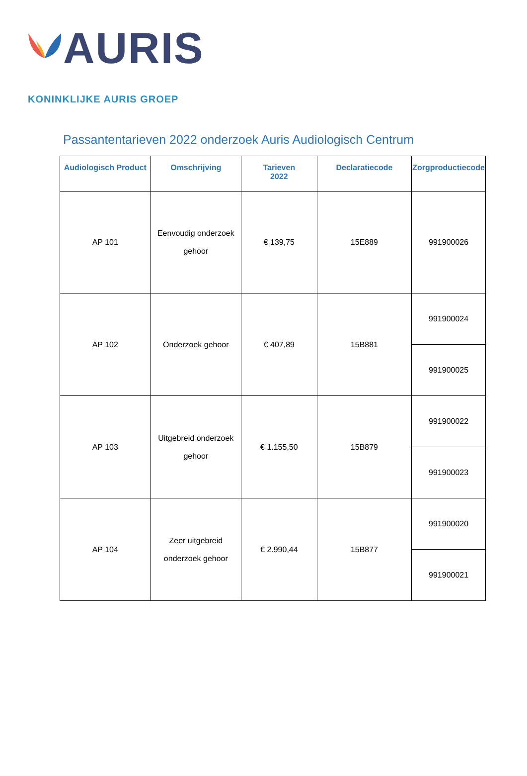AURIS
KONINKLIJKE AURIS GROEP
Passantentarieven 2022 onderzoek Auris Audiologisch Centrum
| Audiologisch Product | Omschrijving | Tarieven 2022 | Declaratiecode | Zorgproductiecode |
| --- | --- | --- | --- | --- |
| AP 101 | Eenvoudig onderzoek gehoor | € 139,75 | 15E889 | 991900026 |
| AP 102 | Onderzoek gehoor | € 407,89 | 15B881 | 991900024 |
| | | | | 991900025 |
| AP 103 | Uitgebreid onderzoek gehoor | € 1.155,50 | 15B879 | 991900022 |
| | | | | 991900023 |
| AP 104 | Zeer uitgebreid onderzoek gehoor | € 2.990,44 | 15B877 | 991900020 |
| | | | | 991900021 |